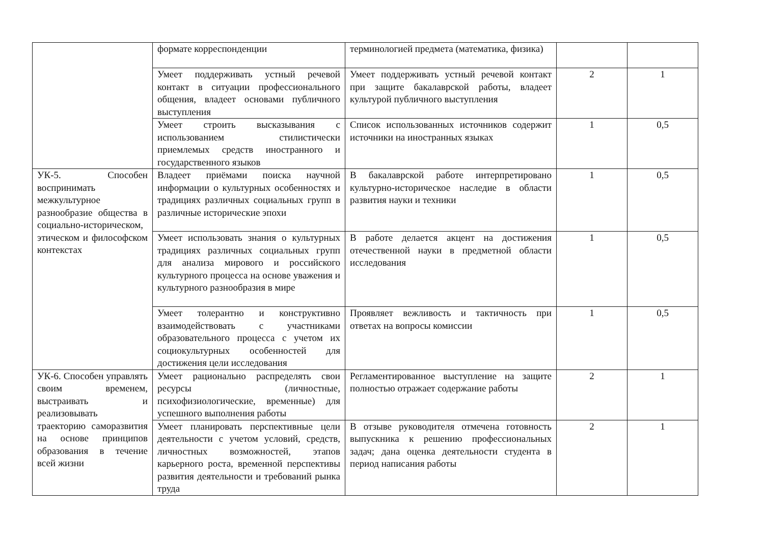| | формате корреспонденции | терминологией предмета (математика, физика) | | |
| | Умеет поддерживать устный речевой контакт в ситуации профессионального общения, владеет основами публичного выступления | Умеет поддерживать устный речевой контакт при защите бакалаврской работы, владеет культурой публичного выступления | 2 | 1 |
| | Умеет строить высказывания с использованием стилистически приемлемых средств иностранного и государственного языков | Список использованных источников содержит источники на иностранных языках | 1 | 0,5 |
| УК-5. Способен воспринимать межкультурное разнообразие общества в социально-историческом, этическом и философском контекстах | Владеет приёмами поиска научной информации о культурных особенностях и традициях различных социальных групп в различные исторические эпохи | В бакалаврской работе интерпретировано культурно-историческое наследие в области развития науки и техники | 1 | 0,5 |
| | Умеет использовать знания о культурных традициях различных социальных групп для анализа мирового и российского культурного процесса на основе уважения и культурного разнообразия в мире | В работе делается акцент на достижения отечественной науки в предметной области исследования | 1 | 0,5 |
| | Умеет толерантно и конструктивно взаимодействовать с участниками образовательного процесса с учетом их социокультурных особенностей для достижения цели исследования | Проявляет вежливость и тактичность при ответах на вопросы комиссии | 1 | 0,5 |
| УК-6. Способен управлять своим временем, выстраивать и реализовывать траекторию саморазвития на основе принципов образования в течение всей жизни | Умеет рационально распределять свои ресурсы (личностные, психофизиологические, временные) для успешного выполнения работы | Регламентированное выступление на защите полностью отражает содержание работы | 2 | 1 |
| | Умеет планировать перспективные цели деятельности с учетом условий, средств, личностных возможностей, этапов карьерного роста, временной перспективы развития деятельности и требований рынка труда | В отзыве руководителя отмечена готовность выпускника к решению профессиональных задач; дана оценка деятельности студента в период написания работы | 2 | 1 |